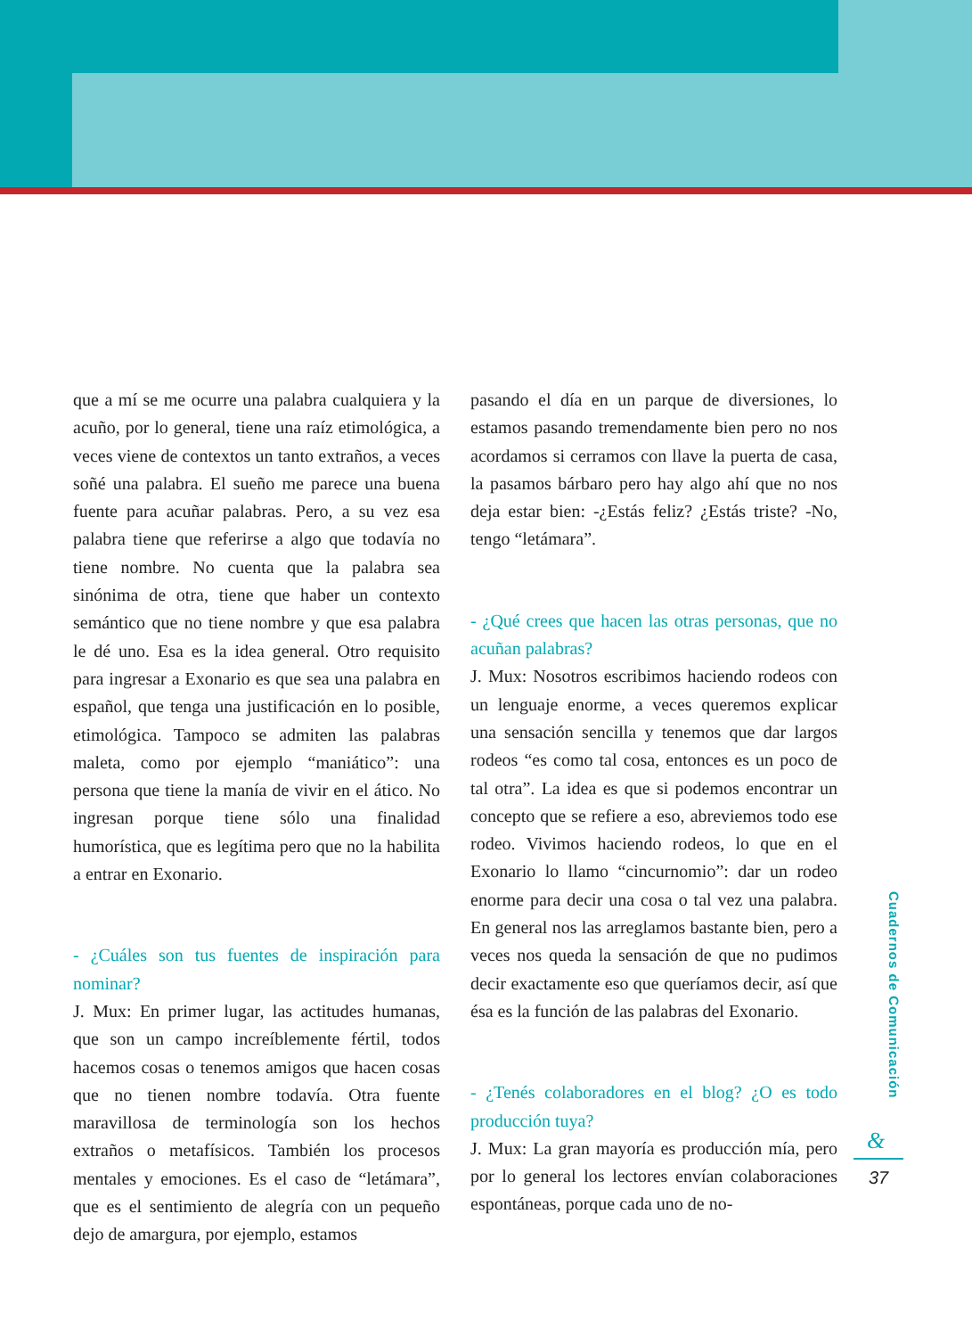que a mí se me ocurre una palabra cualquiera y la acuño, por lo general, tiene una raíz etimológica, a veces viene de contextos un tanto extraños, a veces soñé una palabra. El sueño me parece una buena fuente para acuñar palabras. Pero, a su vez esa palabra tiene que referirse a algo que todavía no tiene nombre. No cuenta que la palabra sea sinónima de otra, tiene que haber un contexto semántico que no tiene nombre y que esa palabra le dé uno. Esa es la idea general. Otro requisito para ingresar a Exonario es que sea una palabra en español, que tenga una justificación en lo posible, etimológica. Tampoco se admiten las palabras maleta, como por ejemplo “maniático”: una persona que tiene la manía de vivir en el ático. No ingresan porque tiene sólo una finalidad humorística, que es legítima pero que no la habilita a entrar en Exonario.
- ¿Cuáles son tus fuentes de inspiración para nominar?
J. Mux: En primer lugar, las actitudes humanas, que son un campo increíblemente fértil, todos hacemos cosas o tenemos amigos que hacen cosas que no tienen nombre todavía. Otra fuente maravillosa de terminología son los hechos extraños o metafísicos. También los procesos mentales y emociones. Es el caso de “letámara”, que es el sentimiento de alegría con un pequeño dejo de amargura, por ejemplo, estamos
pasando el día en un parque de diversiones, lo estamos pasando tremendamente bien pero no nos acordamos si cerramos con llave la puerta de casa, la pasamos bárbaro pero hay algo ahí que no nos deja estar bien: -¿Estás feliz? ¿Estás triste? -No, tengo “letámara”.
- ¿Qué crees que hacen las otras personas, que no acuñan palabras?
J. Mux: Nosotros escribimos haciendo rodeos con un lenguaje enorme, a veces queremos explicar una sensación sencilla y tenemos que dar largos rodeos “es como tal cosa, entonces es un poco de tal otra”. La idea es que si podemos encontrar un concepto que se refiere a eso, abreviemos todo ese rodeo. Vivimos haciendo rodeos, lo que en el Exonario lo llamo “cincurnomio”: dar un rodeo enorme para decir una cosa o tal vez una palabra. En general nos las arreglamos bastante bien, pero a veces nos queda la sensación de que no pudimos decir exactamente eso que queríamos decir, así que ésa es la función de las palabras del Exonario.
- ¿Tenés colaboradores en el blog? ¿O es todo producción tuya?
J. Mux: La gran mayoría es producción mía, pero por lo general los lectores envían colaboraciones espontáneas, porque cada uno de no-
Cuadernos de Comunicación
&
37